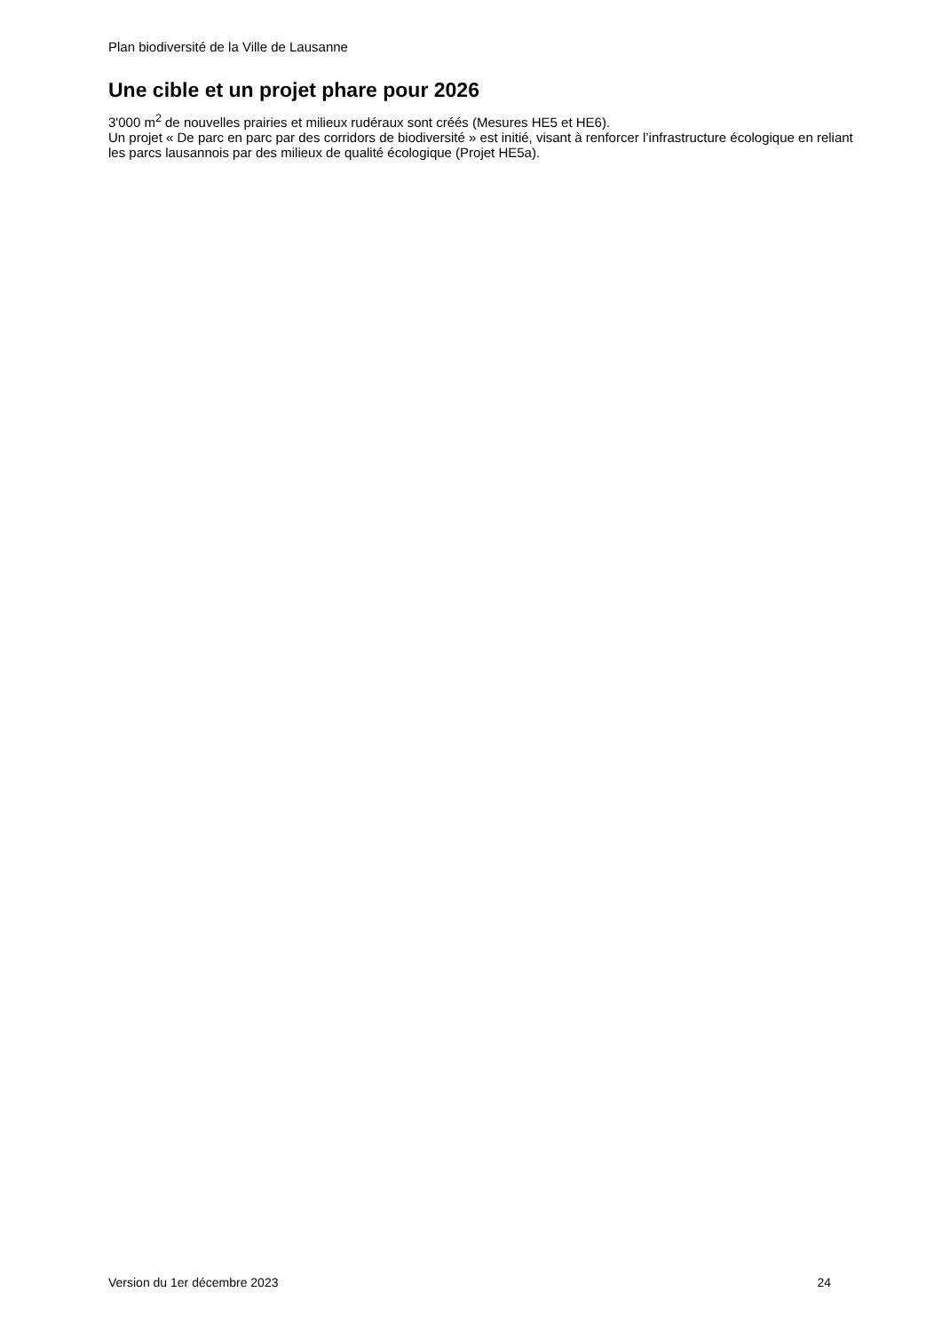Plan biodiversité de la Ville de Lausanne
Une cible et un projet phare pour 2026
3'000 m<sup>2</sup> de nouvelles prairies et milieux rudéraux sont créés (Mesures HE5 et HE6).
Un projet « De parc en parc par des corridors de biodiversité » est initié, visant à renforcer l’infrastructure écologique en reliant les parcs lausannois par des milieux de qualité écologique (Projet HE5a).
Version du 1er décembre 2023 24